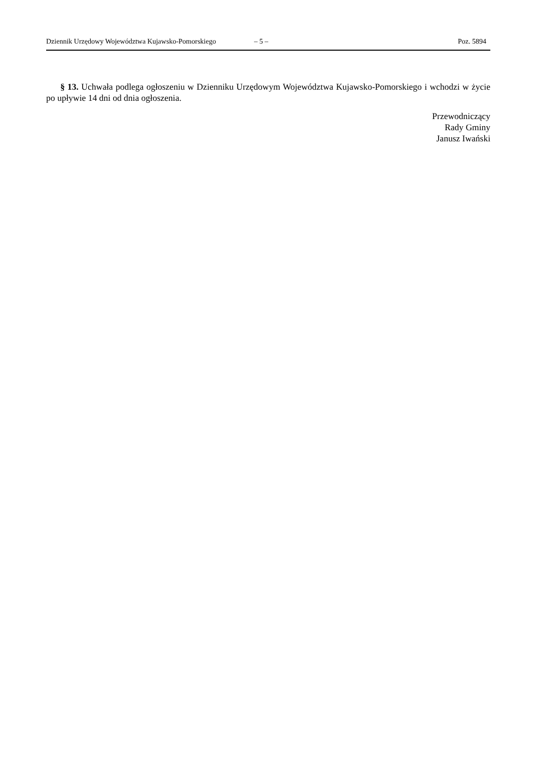Dziennik Urzędowy Województwa Kujawsko-Pomorskiego – 5 – Poz. 5894
§ 13. Uchwała podlega ogłoszeniu w Dzienniku Urzędowym Województwa Kujawsko-Pomorskiego i wchodzi w życie po upływie 14 dni od dnia ogłoszenia.
Przewodniczący
Rady Gminy
Janusz Iwański